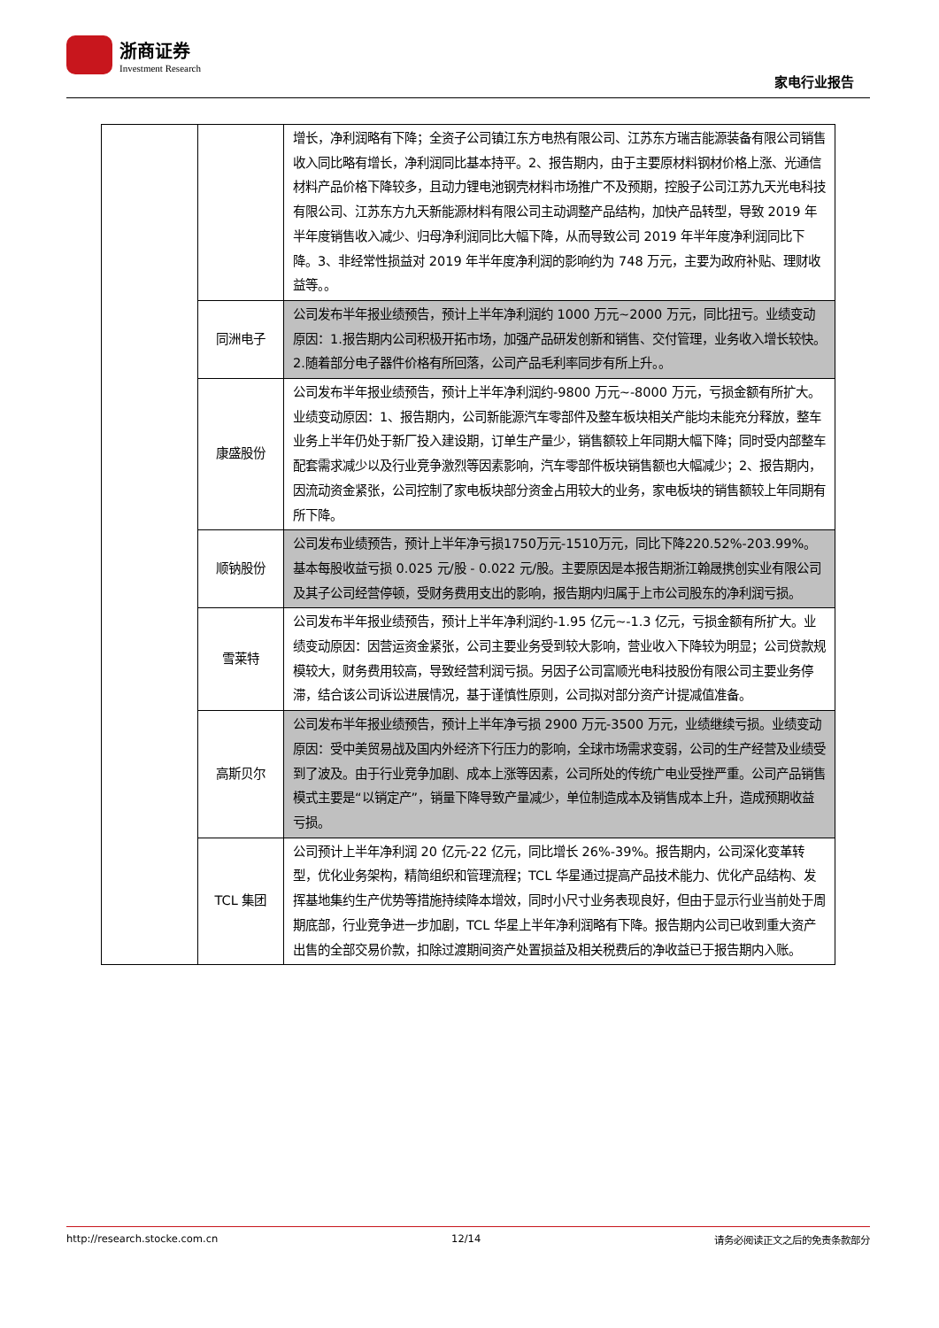浙商证券
Investment Research
家电行业报告
| | | 增长，净利润略有下降；全资子公司镇江东方电热有限公司、江苏东方瑞吉能源装备有限公司销售收入同比略有增长，净利润同比基本持平。2、报告期内，由于主要原材料钢材价格上涨、光通信材料产品价格下降较多，且动力锂电池钢壳材料市场推广不及预期，控股子公司江苏九天光电科技有限公司、江苏东方九天新能源材料有限公司主动调整产品结构，加快产品转型，导致 2019 年半年度销售收入减少、归母净利润同比大幅下降，从而导致公司 2019 年半年度净利润同比下降。3、非经常性损益对 2019 年半年度净利润的影响约为 748 万元，主要为政府补贴、理财收益等。。 |
| | 同洲电子 | 公司发布半年报业绩预告，预计上半年净利润约 1000 万元~2000 万元，同比扭亏。业绩变动原因：1.报告期内公司积极开拓市场，加强产品研发创新和销售、交付管理，业务收入增长较快。2.随着部分电子器件价格有所回落，公司产品毛利率同步有所上升。。 |
| | 康盛股份 | 公司发布半年报业绩预告，预计上半年净利润约-9800 万元~-8000 万元，亏损金额有所扩大。业绩变动原因：1、报告期内，公司新能源汽车零部件及整车板块相关产能均未能充分释放，整车业务上半年仍处于新厂投入建设期，订单生产量少，销售额较上年同期大幅下降；同时受内部整车配套需求减少以及行业竞争激烈等因素影响，汽车零部件板块销售额也大幅减少；2、报告期内，因流动资金紧张，公司控制了家电板块部分资金占用较大的业务，家电板块的销售额较上年同期有所下降。 |
| | 顺钠股份 | 公司发布业绩预告，预计上半年净亏损1750万元-1510万元，同比下降220.52%-203.99%。基本每股收益亏损 0.025 元/股 - 0.022 元/股。主要原因是本报告期浙江翰晟携创实业有限公司及其子公司经营停顿，受财务费用支出的影响，报告期内归属于上市公司股东的净利润亏损。 |
| | 雪莱特 | 公司发布半年报业绩预告，预计上半年净利润约-1.95 亿元~-1.3 亿元，亏损金额有所扩大。业绩变动原因：因营运资金紧张，公司主要业务受到较大影响，营业收入下降较为明显；公司贷款规模较大，财务费用较高，导致经营利润亏损。另因子公司富顺光电科技股份有限公司主要业务停滞，结合该公司诉讼进展情况，基于谨慎性原则，公司拟对部分资产计提减值准备。 |
| | 高斯贝尔 | 公司发布半年报业绩预告，预计上半年净亏损 2900 万元-3500 万元，业绩继续亏损。业绩变动原因：受中美贸易战及国内外经济下行压力的影响，全球市场需求变弱，公司的生产经营及业绩受到了波及。由于行业竞争加剧、成本上涨等因素，公司所处的传统广电业受挫严重。公司产品销售模式主要是“以销定产”，销量下降导致产量减少，单位制造成本及销售成本上升，造成预期收益亏损。 |
| | TCL 集团 | 公司预计上半年净利润 20 亿元-22 亿元，同比增长 26%-39%。报告期内，公司深化变革转型，优化业务架构，精简组织和管理流程；TCL 华星通过提高产品技术能力、优化产品结构、发挥基地集约生产优势等措施持续降本增效，同时小尺寸业务表现良好，但由于显示行业当前处于周期底部，行业竞争进一步加剧，TCL 华星上半年净利润略有下降。报告期内公司已收到重大资产出售的全部交易价款，扣除过渡期间资产处置损益及相关税费后的净收益已于报告期内入账。 |
http://research.stocke.com.cn 12/14 请务必阅读正文之后的免责条款部分